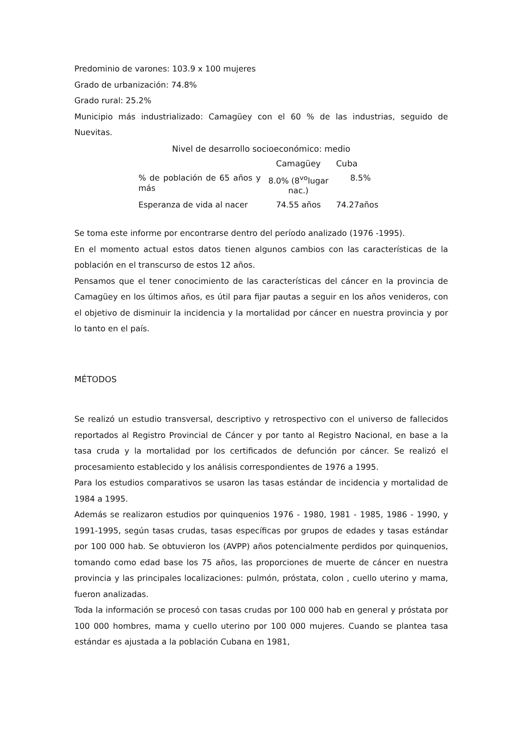Predominio de varones: 103.9 x 100 mujeres
Grado de urbanización: 74.8%
Grado rural: 25.2%
Municipio más industrializado: Camagüey con el 60 % de las industrias, seguido de Nuevitas.
Nivel de desarrollo socioeconómico: medio
| | Camagüey | Cuba |
| --- | --- | --- |
| % de población de 65 años y más | 8.0% (8<sup>vo</sup>lugar nac.) | 8.5% |
| Esperanza de vida al nacer | 74.55 años | 74.27años |
Se toma este informe por encontrarse dentro del período analizado (1976 -1995).
En el momento actual estos datos tienen algunos cambios con las características de la población en el transcurso de estos 12 años.
Pensamos que el tener conocimiento de las características del cáncer en la provincia de Camagüey en los últimos años, es útil para fijar pautas a seguir en los años venideros, con el objetivo de disminuir la incidencia y la mortalidad por cáncer en nuestra provincia y por lo tanto en el país.
MÉTODOS
Se realizó un estudio transversal, descriptivo y retrospectivo con el universo de fallecidos reportados al Registro Provincial de Cáncer y por tanto al Registro Nacional, en base a la tasa cruda y la mortalidad por los certificados de defunción por cáncer. Se realizó el procesamiento establecido y los análisis correspondientes de 1976 a 1995.
Para los estudios comparativos se usaron las tasas estándar de incidencia y mortalidad de 1984 a 1995.
Además se realizaron estudios por quinquenios 1976 - 1980, 1981 - 1985, 1986 - 1990, y 1991-1995, según tasas crudas, tasas específicas por grupos de edades y tasas estándar por 100 000 hab. Se obtuvieron los (AVPP) años potencialmente perdidos por quinquenios, tomando como edad base los 75 años, las proporciones de muerte de cáncer en nuestra provincia y las principales localizaciones: pulmón, próstata, colon , cuello uterino y mama, fueron analizadas.
Toda la información se procesó con tasas crudas por 100 000 hab en general y próstata por 100 000 hombres, mama y cuello uterino por 100 000 mujeres. Cuando se plantea tasa estándar es ajustada a la población Cubana en 1981,